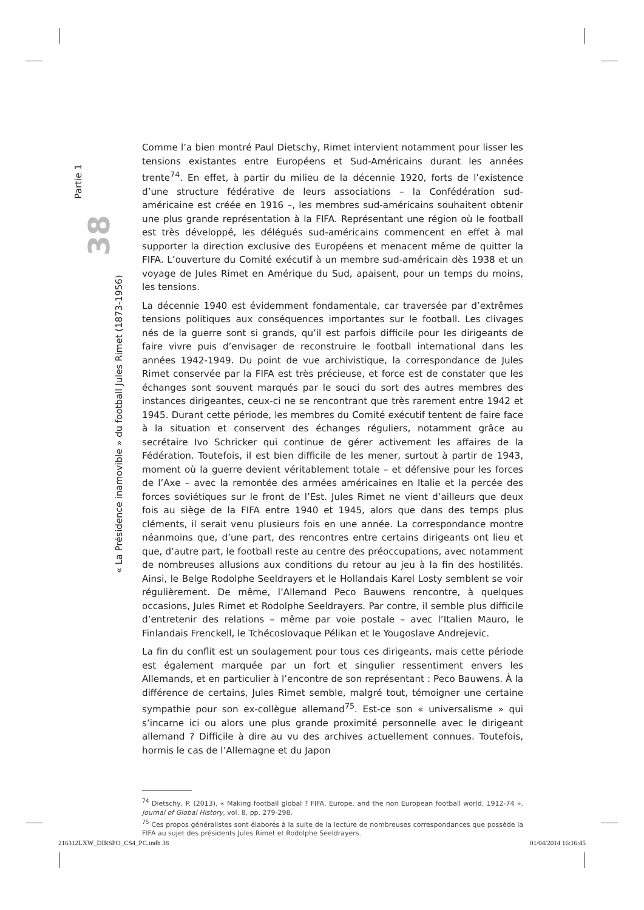Partie 1
38
« La Présidence inamovible » du football Jules Rimet (1873-1956)
Comme l’a bien montré Paul Dietschy, Rimet intervient notamment pour lisser les tensions existantes entre Européens et Sud-Américains durant les années trente<sup>74</sup>. En effet, à partir du milieu de la décennie 1920, forts de l’existence d’une structure fédérative de leurs associations – la Confédération sud-américaine est créée en 1916 –, les membres sud-américains souhaitent obtenir une plus grande représentation à la FIFA. Représentant une région où le football est très développé, les délégués sud-américains commencent en effet à mal supporter la direction exclusive des Européens et menacent même de quitter la FIFA. L’ouverture du Comité exécutif à un membre sud-américain dès 1938 et un voyage de Jules Rimet en Amérique du Sud, apaisent, pour un temps du moins, les tensions.
La décennie 1940 est évidemment fondamentale, car traversée par d’extrêmes tensions politiques aux conséquences importantes sur le football. Les clivages nés de la guerre sont si grands, qu’il est parfois difficile pour les dirigeants de faire vivre puis d’envisager de reconstruire le football international dans les années 1942-1949. Du point de vue archivistique, la correspondance de Jules Rimet conservée par la FIFA est très précieuse, et force est de constater que les échanges sont souvent marqués par le souci du sort des autres membres des instances dirigeantes, ceux-ci ne se rencontrant que très rarement entre 1942 et 1945. Durant cette période, les membres du Comité exécutif tentent de faire face à la situation et conservent des échanges réguliers, notamment grâce au secrétaire Ivo Schricker qui continue de gérer activement les affaires de la Fédération. Toutefois, il est bien difficile de les mener, surtout à partir de 1943, moment où la guerre devient véritablement totale – et défensive pour les forces de l’Axe – avec la remontée des armées américaines en Italie et la percée des forces soviétiques sur le front de l’Est. Jules Rimet ne vient d’ailleurs que deux fois au siège de la FIFA entre 1940 et 1945, alors que dans des temps plus cléments, il serait venu plusieurs fois en une année. La correspondance montre néanmoins que, d’une part, des rencontres entre certains dirigeants ont lieu et que, d’autre part, le football reste au centre des préoccupations, avec notamment de nombreuses allusions aux conditions du retour au jeu à la fin des hostilités. Ainsi, le Belge Rodolphe Seeldrayers et le Hollandais Karel Losty semblent se voir régulièrement. De même, l’Allemand Peco Bauwens rencontre, à quelques occasions, Jules Rimet et Rodolphe Seeldrayers. Par contre, il semble plus difficile d’entretenir des relations – même par voie postale – avec l’Italien Mauro, le Finlandais Frenckell, le Tchécoslovaque Pélikan et le Yougoslave Andrejevic.
La fin du conflit est un soulagement pour tous ces dirigeants, mais cette période est également marquée par un fort et singulier ressentiment envers les Allemands, et en particulier à l’encontre de son représentant : Peco Bauwens. À la différence de certains, Jules Rimet semble, malgré tout, témoigner une certaine sympathie pour son ex-collègue allemand<sup>75</sup>. Est-ce son « universalisme » qui s’incarne ici ou alors une plus grande proximité personnelle avec le dirigeant allemand ? Difficile à dire au vu des archives actuellement connues. Toutefois, hormis le cas de l’Allemagne et du Japon
<sup>74</sup> Dietschy, P. (2013), « Making football global ? FIFA, Europe, and the non European football world, 1912-74 ». Journal of Global History, vol. 8, pp. 279-298.
<sup>75</sup> Ces propos généralistes sont élaborés à la suite de la lecture de nombreuses correspondances que possède la FIFA au sujet des présidents Jules Rimet et Rodolphe Seeldrayers.
216312LXW_DIRSPO_CS4_PC.indb 38 01/04/2014 16:16:45